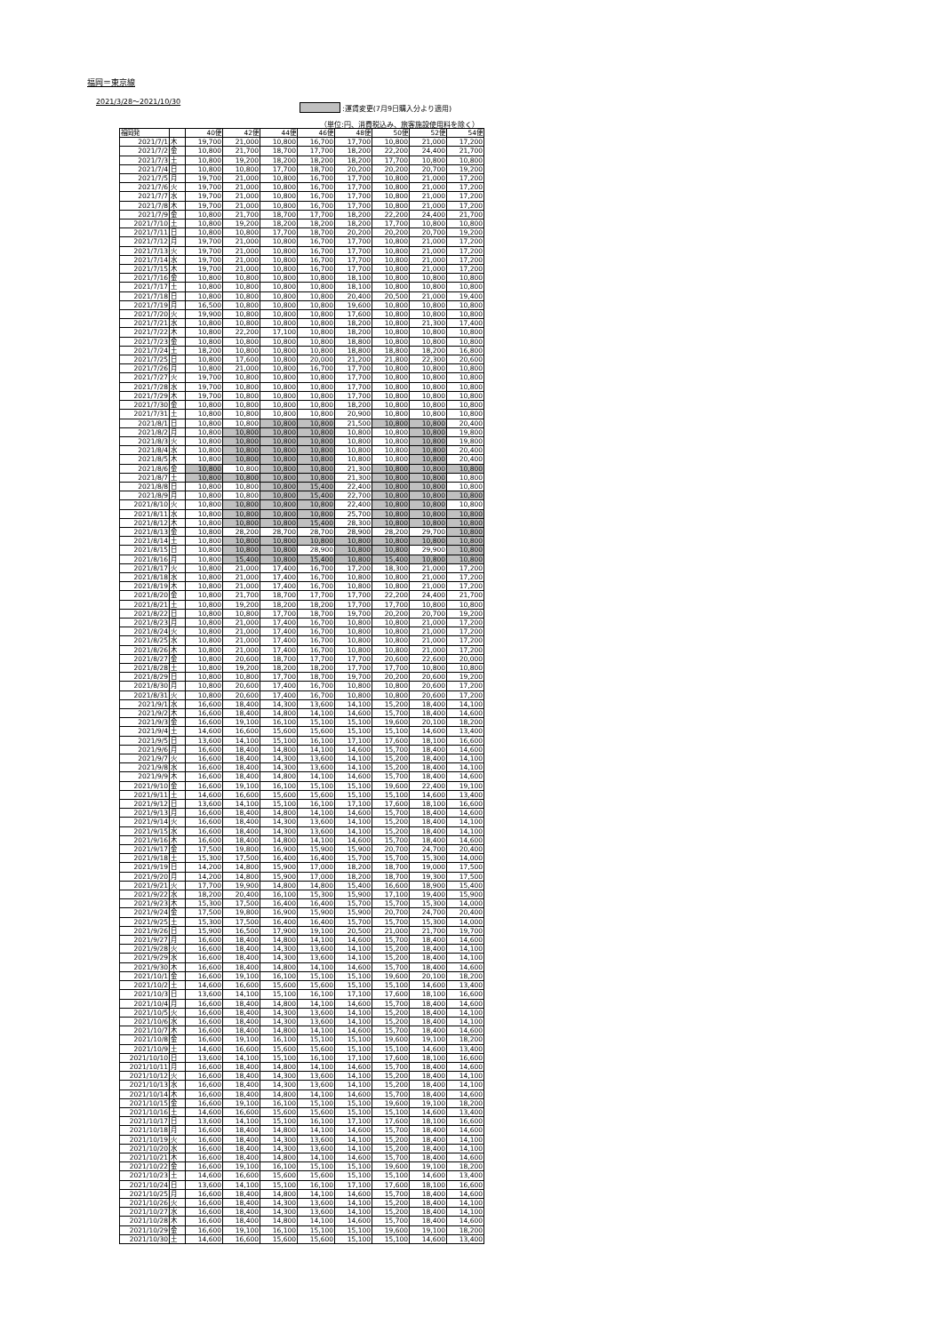福岡＝東京線
2021/3/28～2021/10/30 :運賃変更(7月9日購入分より適用)
（単位:円、消費税込み、旅客施設使用料を除く）
| 福岡発 | | 40便 | 42便 | 44便 | 46便 | 48便 | 50便 | 52便 | 54便 |
| --- | --- | --- | --- | --- | --- | --- | --- | --- | --- |
| 2021/7/1 | 木 | 19,700 | 21,000 | 10,800 | 16,700 | 17,700 | 10,800 | 21,000 | 17,200 |
| 2021/7/2 | 金 | 10,800 | 21,700 | 18,700 | 17,700 | 18,200 | 22,200 | 24,400 | 21,700 |
| 2021/7/3 | 土 | 10,800 | 19,200 | 18,200 | 18,200 | 18,200 | 17,700 | 10,800 | 10,800 |
| 2021/7/4 | 日 | 10,800 | 10,800 | 17,700 | 18,700 | 20,200 | 20,200 | 20,700 | 19,200 |
| 2021/7/5 | 月 | 19,700 | 21,000 | 10,800 | 16,700 | 17,700 | 10,800 | 21,000 | 17,200 |
| 2021/7/6 | 火 | 19,700 | 21,000 | 10,800 | 16,700 | 17,700 | 10,800 | 21,000 | 17,200 |
| 2021/7/7 | 水 | 19,700 | 21,000 | 10,800 | 16,700 | 17,700 | 10,800 | 21,000 | 17,200 |
| 2021/7/8 | 木 | 19,700 | 21,000 | 10,800 | 16,700 | 17,700 | 10,800 | 21,000 | 17,200 |
| 2021/7/9 | 金 | 10,800 | 21,700 | 18,700 | 17,700 | 18,200 | 22,200 | 24,400 | 21,700 |
| 2021/7/10 | 土 | 10,800 | 19,200 | 18,200 | 18,200 | 18,200 | 17,700 | 10,800 | 10,800 |
| 2021/7/11 | 日 | 10,800 | 10,800 | 17,700 | 18,700 | 20,200 | 20,200 | 20,700 | 19,200 |
| 2021/7/12 | 月 | 19,700 | 21,000 | 10,800 | 16,700 | 17,700 | 10,800 | 21,000 | 17,200 |
| 2021/7/13 | 火 | 19,700 | 21,000 | 10,800 | 16,700 | 17,700 | 10,800 | 21,000 | 17,200 |
| 2021/7/14 | 水 | 19,700 | 21,000 | 10,800 | 16,700 | 17,700 | 10,800 | 21,000 | 17,200 |
| 2021/7/15 | 木 | 19,700 | 21,000 | 10,800 | 16,700 | 17,700 | 10,800 | 21,000 | 17,200 |
| 2021/7/16 | 金 | 10,800 | 10,800 | 10,800 | 10,800 | 18,100 | 10,800 | 10,800 | 10,800 |
| 2021/7/17 | 土 | 10,800 | 10,800 | 10,800 | 10,800 | 18,100 | 10,800 | 10,800 | 10,800 |
| 2021/7/18 | 日 | 10,800 | 10,800 | 10,800 | 10,800 | 20,400 | 20,500 | 21,000 | 19,400 |
| 2021/7/19 | 月 | 16,500 | 10,800 | 10,800 | 10,800 | 19,600 | 10,800 | 10,800 | 10,800 |
| 2021/7/20 | 火 | 19,900 | 10,800 | 10,800 | 10,800 | 17,600 | 10,800 | 10,800 | 10,800 |
| 2021/7/21 | 水 | 10,800 | 10,800 | 10,800 | 10,800 | 18,200 | 10,800 | 21,300 | 17,400 |
| 2021/7/22 | 木 | 10,800 | 22,200 | 17,100 | 10,800 | 18,200 | 10,800 | 10,800 | 10,800 |
| 2021/7/23 | 金 | 10,800 | 10,800 | 10,800 | 10,800 | 18,800 | 10,800 | 10,800 | 10,800 |
| 2021/7/24 | 土 | 18,200 | 10,800 | 10,800 | 10,800 | 18,800 | 18,800 | 18,200 | 16,800 |
| 2021/7/25 | 日 | 10,800 | 17,600 | 10,800 | 20,000 | 21,200 | 21,800 | 22,300 | 20,600 |
| 2021/7/26 | 月 | 10,800 | 21,000 | 10,800 | 16,700 | 17,700 | 10,800 | 10,800 | 10,800 |
| 2021/7/27 | 火 | 19,700 | 10,800 | 10,800 | 10,800 | 17,700 | 10,800 | 10,800 | 10,800 |
| 2021/7/28 | 水 | 19,700 | 10,800 | 10,800 | 10,800 | 17,700 | 10,800 | 10,800 | 10,800 |
| 2021/7/29 | 木 | 19,700 | 10,800 | 10,800 | 10,800 | 17,700 | 10,800 | 10,800 | 10,800 |
| 2021/7/30 | 金 | 10,800 | 10,800 | 10,800 | 10,800 | 18,200 | 10,800 | 10,800 | 10,800 |
| 2021/7/31 | 土 | 10,800 | 10,800 | 10,800 | 10,800 | 20,900 | 10,800 | 10,800 | 10,800 |
| 2021/8/1 | 日 | 10,800 | 10,800 | 10,800 | 10,800 | 21,500 | 10,800 | 10,800 | 20,400 |
| 2021/8/2 | 月 | 10,800 | 10,800 | 10,800 | 10,800 | 10,800 | 10,800 | 10,800 | 19,800 |
| 2021/8/3 | 火 | 10,800 | 10,800 | 10,800 | 10,800 | 10,800 | 10,800 | 10,800 | 19,800 |
| 2021/8/4 | 水 | 10,800 | 10,800 | 10,800 | 10,800 | 10,800 | 10,800 | 10,800 | 20,400 |
| 2021/8/5 | 木 | 10,800 | 10,800 | 10,800 | 10,800 | 10,800 | 10,800 | 10,800 | 20,400 |
| 2021/8/6 | 金 | 10,800 | 10,800 | 10,800 | 10,800 | 21,300 | 10,800 | 10,800 | 10,800 |
| 2021/8/7 | 土 | 10,800 | 10,800 | 10,800 | 10,800 | 21,300 | 10,800 | 10,800 | 10,800 |
| 2021/8/8 | 日 | 10,800 | 10,800 | 10,800 | 15,400 | 22,400 | 10,800 | 10,800 | 10,800 |
| 2021/8/9 | 月 | 10,800 | 10,800 | 10,800 | 15,400 | 22,700 | 10,800 | 10,800 | 10,800 |
| 2021/8/10 | 火 | 10,800 | 10,800 | 10,800 | 10,800 | 22,400 | 10,800 | 10,800 | 10,800 |
| 2021/8/11 | 水 | 10,800 | 10,800 | 10,800 | 10,800 | 25,700 | 10,800 | 10,800 | 10,800 |
| 2021/8/12 | 木 | 10,800 | 10,800 | 10,800 | 15,400 | 28,300 | 10,800 | 10,800 | 10,800 |
| 2021/8/13 | 金 | 10,800 | 28,200 | 28,700 | 28,700 | 28,900 | 28,200 | 29,700 | 10,800 |
| 2021/8/14 | 土 | 10,800 | 10,800 | 10,800 | 10,800 | 10,800 | 10,800 | 10,800 | 10,800 |
| 2021/8/15 | 日 | 10,800 | 10,800 | 10,800 | 28,900 | 10,800 | 10,800 | 29,900 | 10,800 |
| 2021/8/16 | 月 | 10,800 | 15,400 | 10,800 | 15,400 | 10,800 | 15,400 | 10,800 | 10,800 |
| 2021/8/17 | 火 | 10,800 | 21,000 | 17,400 | 16,700 | 17,200 | 18,300 | 21,000 | 17,200 |
| 2021/8/18 | 水 | 10,800 | 21,000 | 17,400 | 16,700 | 10,800 | 10,800 | 21,000 | 17,200 |
| 2021/8/19 | 木 | 10,800 | 21,000 | 17,400 | 16,700 | 10,800 | 10,800 | 21,000 | 17,200 |
| 2021/8/20 | 金 | 10,800 | 21,700 | 18,700 | 17,700 | 17,700 | 22,200 | 24,400 | 21,700 |
| 2021/8/21 | 土 | 10,800 | 19,200 | 18,200 | 18,200 | 17,700 | 17,700 | 10,800 | 10,800 |
| 2021/8/22 | 日 | 10,800 | 10,800 | 17,700 | 18,700 | 19,700 | 20,200 | 20,700 | 19,200 |
| 2021/8/23 | 月 | 10,800 | 21,000 | 17,400 | 16,700 | 10,800 | 10,800 | 21,000 | 17,200 |
| 2021/8/24 | 火 | 10,800 | 21,000 | 17,400 | 16,700 | 10,800 | 10,800 | 21,000 | 17,200 |
| 2021/8/25 | 水 | 10,800 | 21,000 | 17,400 | 16,700 | 10,800 | 10,800 | 21,000 | 17,200 |
| 2021/8/26 | 木 | 10,800 | 21,000 | 17,400 | 16,700 | 10,800 | 10,800 | 21,000 | 17,200 |
| 2021/8/27 | 金 | 10,800 | 20,600 | 18,700 | 17,700 | 17,700 | 20,600 | 22,600 | 20,000 |
| 2021/8/28 | 土 | 10,800 | 19,200 | 18,200 | 18,200 | 17,700 | 17,700 | 10,800 | 10,800 |
| 2021/8/29 | 日 | 10,800 | 10,800 | 17,700 | 18,700 | 19,700 | 20,200 | 20,600 | 19,200 |
| 2021/8/30 | 月 | 10,800 | 20,600 | 17,400 | 16,700 | 10,800 | 10,800 | 20,600 | 17,200 |
| 2021/8/31 | 火 | 10,800 | 20,600 | 17,400 | 16,700 | 10,800 | 10,800 | 20,600 | 17,200 |
| 2021/9/1 | 水 | 16,600 | 18,400 | 14,300 | 13,600 | 14,100 | 15,200 | 18,400 | 14,100 |
| 2021/9/2 | 木 | 16,600 | 18,400 | 14,800 | 14,100 | 14,600 | 15,700 | 18,400 | 14,600 |
| 2021/9/3 | 金 | 16,600 | 19,100 | 16,100 | 15,100 | 15,100 | 19,600 | 20,100 | 18,200 |
| 2021/9/4 | 土 | 14,600 | 16,600 | 15,600 | 15,600 | 15,100 | 15,100 | 14,600 | 13,400 |
| 2021/9/5 | 日 | 13,600 | 14,100 | 15,100 | 16,100 | 17,100 | 17,600 | 18,100 | 16,600 |
| 2021/9/6 | 月 | 16,600 | 18,400 | 14,800 | 14,100 | 14,600 | 15,700 | 18,400 | 14,600 |
| 2021/9/7 | 火 | 16,600 | 18,400 | 14,300 | 13,600 | 14,100 | 15,200 | 18,400 | 14,100 |
| 2021/9/8 | 水 | 16,600 | 18,400 | 14,300 | 13,600 | 14,100 | 15,200 | 18,400 | 14,100 |
| 2021/9/9 | 木 | 16,600 | 18,400 | 14,800 | 14,100 | 14,600 | 15,700 | 18,400 | 14,600 |
| 2021/9/10 | 金 | 16,600 | 19,100 | 16,100 | 15,100 | 15,100 | 19,600 | 22,400 | 19,100 |
| 2021/9/11 | 土 | 14,600 | 16,600 | 15,600 | 15,600 | 15,100 | 15,100 | 14,600 | 13,400 |
| 2021/9/12 | 日 | 13,600 | 14,100 | 15,100 | 16,100 | 17,100 | 17,600 | 18,100 | 16,600 |
| 2021/9/13 | 月 | 16,600 | 18,400 | 14,800 | 14,100 | 14,600 | 15,700 | 18,400 | 14,600 |
| 2021/9/14 | 火 | 16,600 | 18,400 | 14,300 | 13,600 | 14,100 | 15,200 | 18,400 | 14,100 |
| 2021/9/15 | 水 | 16,600 | 18,400 | 14,300 | 13,600 | 14,100 | 15,200 | 18,400 | 14,100 |
| 2021/9/16 | 木 | 16,600 | 18,400 | 14,800 | 14,100 | 14,600 | 15,700 | 18,400 | 14,600 |
| 2021/9/17 | 金 | 17,500 | 19,800 | 16,900 | 15,900 | 15,900 | 20,700 | 24,700 | 20,400 |
| 2021/9/18 | 土 | 15,300 | 17,500 | 16,400 | 16,400 | 15,700 | 15,700 | 15,300 | 14,000 |
| 2021/9/19 | 日 | 14,200 | 14,800 | 15,900 | 17,000 | 18,200 | 18,700 | 19,000 | 17,500 |
| 2021/9/20 | 月 | 14,200 | 14,800 | 15,900 | 17,000 | 18,200 | 18,700 | 19,300 | 17,500 |
| 2021/9/21 | 火 | 17,700 | 19,900 | 14,800 | 14,800 | 15,400 | 16,600 | 18,900 | 15,400 |
| 2021/9/22 | 水 | 18,200 | 20,400 | 16,100 | 15,300 | 15,900 | 17,100 | 19,400 | 15,900 |
| 2021/9/23 | 木 | 15,300 | 17,500 | 16,400 | 16,400 | 15,700 | 15,700 | 15,300 | 14,000 |
| 2021/9/24 | 金 | 17,500 | 19,800 | 16,900 | 15,900 | 15,900 | 20,700 | 24,700 | 20,400 |
| 2021/9/25 | 土 | 15,300 | 17,500 | 16,400 | 16,400 | 15,700 | 15,700 | 15,300 | 14,000 |
| 2021/9/26 | 日 | 15,900 | 16,500 | 17,900 | 19,100 | 20,500 | 21,000 | 21,700 | 19,700 |
| 2021/9/27 | 月 | 16,600 | 18,400 | 14,800 | 14,100 | 14,600 | 15,700 | 18,400 | 14,600 |
| 2021/9/28 | 火 | 16,600 | 18,400 | 14,300 | 13,600 | 14,100 | 15,200 | 18,400 | 14,100 |
| 2021/9/29 | 水 | 16,600 | 18,400 | 14,300 | 13,600 | 14,100 | 15,200 | 18,400 | 14,100 |
| 2021/9/30 | 木 | 16,600 | 18,400 | 14,800 | 14,100 | 14,600 | 15,700 | 18,400 | 14,600 |
| 2021/10/1 | 金 | 16,600 | 19,100 | 16,100 | 15,100 | 15,100 | 19,600 | 20,100 | 18,200 |
| 2021/10/2 | 土 | 14,600 | 16,600 | 15,600 | 15,600 | 15,100 | 15,100 | 14,600 | 13,400 |
| 2021/10/3 | 日 | 13,600 | 14,100 | 15,100 | 16,100 | 17,100 | 17,600 | 18,100 | 16,600 |
| 2021/10/4 | 月 | 16,600 | 18,400 | 14,800 | 14,100 | 14,600 | 15,700 | 18,400 | 14,600 |
| 2021/10/5 | 火 | 16,600 | 18,400 | 14,300 | 13,600 | 14,100 | 15,200 | 18,400 | 14,100 |
| 2021/10/6 | 水 | 16,600 | 18,400 | 14,300 | 13,600 | 14,100 | 15,200 | 18,400 | 14,100 |
| 2021/10/7 | 木 | 16,600 | 18,400 | 14,800 | 14,100 | 14,600 | 15,700 | 18,400 | 14,600 |
| 2021/10/8 | 金 | 16,600 | 19,100 | 16,100 | 15,100 | 15,100 | 19,600 | 19,100 | 18,200 |
| 2021/10/9 | 土 | 14,600 | 16,600 | 15,600 | 15,600 | 15,100 | 15,100 | 14,600 | 13,400 |
| 2021/10/10 | 日 | 13,600 | 14,100 | 15,100 | 16,100 | 17,100 | 17,600 | 18,100 | 16,600 |
| 2021/10/11 | 月 | 16,600 | 18,400 | 14,800 | 14,100 | 14,600 | 15,700 | 18,400 | 14,600 |
| 2021/10/12 | 火 | 16,600 | 18,400 | 14,300 | 13,600 | 14,100 | 15,200 | 18,400 | 14,100 |
| 2021/10/13 | 水 | 16,600 | 18,400 | 14,300 | 13,600 | 14,100 | 15,200 | 18,400 | 14,100 |
| 2021/10/14 | 木 | 16,600 | 18,400 | 14,800 | 14,100 | 14,600 | 15,700 | 18,400 | 14,600 |
| 2021/10/15 | 金 | 16,600 | 19,100 | 16,100 | 15,100 | 15,100 | 19,600 | 19,100 | 18,200 |
| 2021/10/16 | 土 | 14,600 | 16,600 | 15,600 | 15,600 | 15,100 | 15,100 | 14,600 | 13,400 |
| 2021/10/17 | 日 | 13,600 | 14,100 | 15,100 | 16,100 | 17,100 | 17,600 | 18,100 | 16,600 |
| 2021/10/18 | 月 | 16,600 | 18,400 | 14,800 | 14,100 | 14,600 | 15,700 | 18,400 | 14,600 |
| 2021/10/19 | 火 | 16,600 | 18,400 | 14,300 | 13,600 | 14,100 | 15,200 | 18,400 | 14,100 |
| 2021/10/20 | 水 | 16,600 | 18,400 | 14,300 | 13,600 | 14,100 | 15,200 | 18,400 | 14,100 |
| 2021/10/21 | 木 | 16,600 | 18,400 | 14,800 | 14,100 | 14,600 | 15,700 | 18,400 | 14,600 |
| 2021/10/22 | 金 | 16,600 | 19,100 | 16,100 | 15,100 | 15,100 | 19,600 | 19,100 | 18,200 |
| 2021/10/23 | 土 | 14,600 | 16,600 | 15,600 | 15,600 | 15,100 | 15,100 | 14,600 | 13,400 |
| 2021/10/24 | 日 | 13,600 | 14,100 | 15,100 | 16,100 | 17,100 | 17,600 | 18,100 | 16,600 |
| 2021/10/25 | 月 | 16,600 | 18,400 | 14,800 | 14,100 | 14,600 | 15,700 | 18,400 | 14,600 |
| 2021/10/26 | 火 | 16,600 | 18,400 | 14,300 | 13,600 | 14,100 | 15,200 | 18,400 | 14,100 |
| 2021/10/27 | 水 | 16,600 | 18,400 | 14,300 | 13,600 | 14,100 | 15,200 | 18,400 | 14,100 |
| 2021/10/28 | 木 | 16,600 | 18,400 | 14,800 | 14,100 | 14,600 | 15,700 | 18,400 | 14,600 |
| 2021/10/29 | 金 | 16,600 | 19,100 | 16,100 | 15,100 | 15,100 | 19,600 | 19,100 | 18,200 |
| 2021/10/30 | 土 | 14,600 | 16,600 | 15,600 | 15,600 | 15,100 | 15,100 | 14,600 | 13,400 |